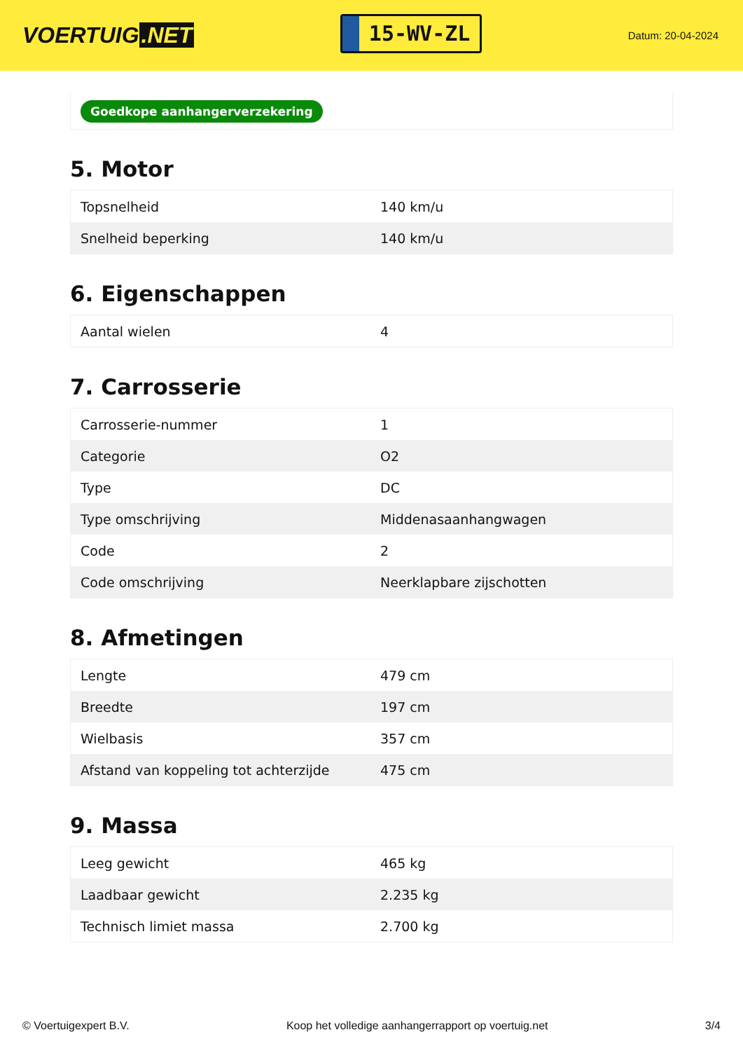VOERTUIG.NET
15-WV-ZL
Datum: 20-04-2024
Goedkope aanhangerverzekering
5. Motor
| Topsnelheid | 140 km/u |
| Snelheid beperking | 140 km/u |
6. Eigenschappen
| Aantal wielen | 4 |
7. Carrosserie
| Carrosserie-nummer | 1 |
| Categorie | O2 |
| Type | DC |
| Type omschrijving | Middenasaanhangwagen |
| Code | 2 |
| Code omschrijving | Neerklapbare zijschotten |
8. Afmetingen
| Lengte | 479 cm |
| Breedte | 197 cm |
| Wielbasis | 357 cm |
| Afstand van koppeling tot achterzijde | 475 cm |
9. Massa
| Leeg gewicht | 465 kg |
| Laadbaar gewicht | 2.235 kg |
| Technisch limiet massa | 2.700 kg |
© Voertuigexpert B.V. Koop het volledige aanhangerrapport op voertuig.net 3/4